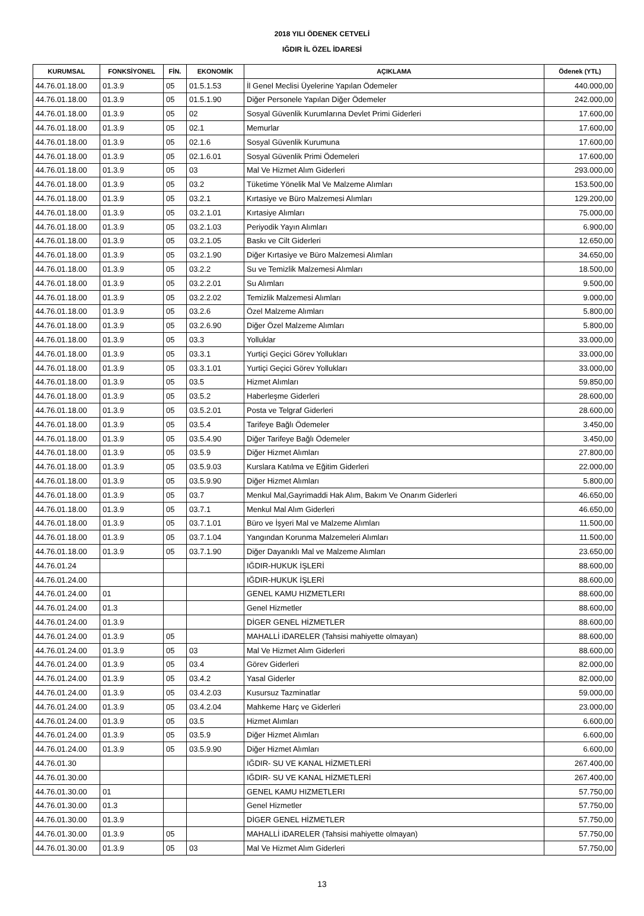2018 YILI ÖDENEK CETVELİ
IĞDIR İL ÖZEL İDARESİ
| KURUMSAL | FONKSİYONEL | FİN. | EKONOMİK | AÇIKLAMA | Ödenek (YTL) |
| --- | --- | --- | --- | --- | --- |
| 44.76.01.18.00 | 01.3.9 | 05 | 01.5.1.53 | İl Genel Meclisi Üyelerine Yapılan Ödemeler | 440.000,00 |
| 44.76.01.18.00 | 01.3.9 | 05 | 01.5.1.90 | Diğer Personele Yapılan Diğer Ödemeler | 242.000,00 |
| 44.76.01.18.00 | 01.3.9 | 05 | 02 | Sosyal Güvenlik Kurumlarına Devlet Primi Giderleri | 17.600,00 |
| 44.76.01.18.00 | 01.3.9 | 05 | 02.1 | Memurlar | 17.600,00 |
| 44.76.01.18.00 | 01.3.9 | 05 | 02.1.6 | Sosyal Güvenlik Kurumuna | 17.600,00 |
| 44.76.01.18.00 | 01.3.9 | 05 | 02.1.6.01 | Sosyal Güvenlik Primi Ödemeleri | 17.600,00 |
| 44.76.01.18.00 | 01.3.9 | 05 | 03 | Mal Ve Hizmet Alım Giderleri | 293.000,00 |
| 44.76.01.18.00 | 01.3.9 | 05 | 03.2 | Tüketime Yönelik Mal Ve Malzeme Alımları | 153.500,00 |
| 44.76.01.18.00 | 01.3.9 | 05 | 03.2.1 | Kırtasiye ve Büro Malzemesi Alımları | 129.200,00 |
| 44.76.01.18.00 | 01.3.9 | 05 | 03.2.1.01 | Kırtasiye Alımları | 75.000,00 |
| 44.76.01.18.00 | 01.3.9 | 05 | 03.2.1.03 | Periyodik Yayın Alımları | 6.900,00 |
| 44.76.01.18.00 | 01.3.9 | 05 | 03.2.1.05 | Baskı ve Cilt Giderleri | 12.650,00 |
| 44.76.01.18.00 | 01.3.9 | 05 | 03.2.1.90 | Diğer Kırtasiye ve Büro Malzemesi Alımları | 34.650,00 |
| 44.76.01.18.00 | 01.3.9 | 05 | 03.2.2 | Su ve Temizlik Malzemesi Alımları | 18.500,00 |
| 44.76.01.18.00 | 01.3.9 | 05 | 03.2.2.01 | Su Alımları | 9.500,00 |
| 44.76.01.18.00 | 01.3.9 | 05 | 03.2.2.02 | Temizlik Malzemesi Alımları | 9.000,00 |
| 44.76.01.18.00 | 01.3.9 | 05 | 03.2.6 | Özel Malzeme Alımları | 5.800,00 |
| 44.76.01.18.00 | 01.3.9 | 05 | 03.2.6.90 | Diğer Özel Malzeme Alımları | 5.800,00 |
| 44.76.01.18.00 | 01.3.9 | 05 | 03.3 | Yolluklar | 33.000,00 |
| 44.76.01.18.00 | 01.3.9 | 05 | 03.3.1 | Yurtiçi Geçici Görev Yollukları | 33.000,00 |
| 44.76.01.18.00 | 01.3.9 | 05 | 03.3.1.01 | Yurtiçi Geçici Görev Yollukları | 33.000,00 |
| 44.76.01.18.00 | 01.3.9 | 05 | 03.5 | Hizmet Alımları | 59.850,00 |
| 44.76.01.18.00 | 01.3.9 | 05 | 03.5.2 | Haberleşme Giderleri | 28.600,00 |
| 44.76.01.18.00 | 01.3.9 | 05 | 03.5.2.01 | Posta ve Telgraf Giderleri | 28.600,00 |
| 44.76.01.18.00 | 01.3.9 | 05 | 03.5.4 | Tarifeye Bağlı Ödemeler | 3.450,00 |
| 44.76.01.18.00 | 01.3.9 | 05 | 03.5.4.90 | Diğer Tarifeye Bağlı Ödemeler | 3.450,00 |
| 44.76.01.18.00 | 01.3.9 | 05 | 03.5.9 | Diğer Hizmet Alımları | 27.800,00 |
| 44.76.01.18.00 | 01.3.9 | 05 | 03.5.9.03 | Kurslara Katılma ve Eğitim Giderleri | 22.000,00 |
| 44.76.01.18.00 | 01.3.9 | 05 | 03.5.9.90 | Diğer Hizmet Alımları | 5.800,00 |
| 44.76.01.18.00 | 01.3.9 | 05 | 03.7 | Menkul Mal,Gayrimaddi Hak Alım, Bakım Ve Onarım Giderleri | 46.650,00 |
| 44.76.01.18.00 | 01.3.9 | 05 | 03.7.1 | Menkul Mal Alım Giderleri | 46.650,00 |
| 44.76.01.18.00 | 01.3.9 | 05 | 03.7.1.01 | Büro ve İşyeri Mal ve Malzeme Alımları | 11.500,00 |
| 44.76.01.18.00 | 01.3.9 | 05 | 03.7.1.04 | Yangından Korunma Malzemeleri Alımları | 11.500,00 |
| 44.76.01.18.00 | 01.3.9 | 05 | 03.7.1.90 | Diğer Dayanıklı Mal ve Malzeme Alımları | 23.650,00 |
| 44.76.01.24 | | | | IĞDIR-HUKUK İŞLERİ | 88.600,00 |
| 44.76.01.24.00 | | | | IĞDIR-HUKUK İŞLERİ | 88.600,00 |
| 44.76.01.24.00 | 01 | | | GENEL KAMU HIZMETLERI | 88.600,00 |
| 44.76.01.24.00 | 01.3 | | | Genel Hizmetler | 88.600,00 |
| 44.76.01.24.00 | 01.3.9 | | | DİGER GENEL HİZMETLER | 88.600,00 |
| 44.76.01.24.00 | 01.3.9 | 05 | | MAHALLİ iDARELER (Tahsisi mahiyette olmayan) | 88.600,00 |
| 44.76.01.24.00 | 01.3.9 | 05 | 03 | Mal Ve Hizmet Alım Giderleri | 88.600,00 |
| 44.76.01.24.00 | 01.3.9 | 05 | 03.4 | Görev Giderleri | 82.000,00 |
| 44.76.01.24.00 | 01.3.9 | 05 | 03.4.2 | Yasal Giderler | 82.000,00 |
| 44.76.01.24.00 | 01.3.9 | 05 | 03.4.2.03 | Kusursuz Tazminatlar | 59.000,00 |
| 44.76.01.24.00 | 01.3.9 | 05 | 03.4.2.04 | Mahkeme Harç ve Giderleri | 23.000,00 |
| 44.76.01.24.00 | 01.3.9 | 05 | 03.5 | Hizmet Alımları | 6.600,00 |
| 44.76.01.24.00 | 01.3.9 | 05 | 03.5.9 | Diğer Hizmet Alımları | 6.600,00 |
| 44.76.01.24.00 | 01.3.9 | 05 | 03.5.9.90 | Diğer Hizmet Alımları | 6.600,00 |
| 44.76.01.30 | | | | IĞDIR- SU VE KANAL HİZMETLERİ | 267.400,00 |
| 44.76.01.30.00 | | | | IĞDIR- SU VE KANAL HİZMETLERİ | 267.400,00 |
| 44.76.01.30.00 | 01 | | | GENEL KAMU HIZMETLERI | 57.750,00 |
| 44.76.01.30.00 | 01.3 | | | Genel Hizmetler | 57.750,00 |
| 44.76.01.30.00 | 01.3.9 | | | DİGER GENEL HİZMETLER | 57.750,00 |
| 44.76.01.30.00 | 01.3.9 | 05 | | MAHALLİ iDARELER (Tahsisi mahiyette olmayan) | 57.750,00 |
| 44.76.01.30.00 | 01.3.9 | 05 | 03 | Mal Ve Hizmet Alım Giderleri | 57.750,00 |
13